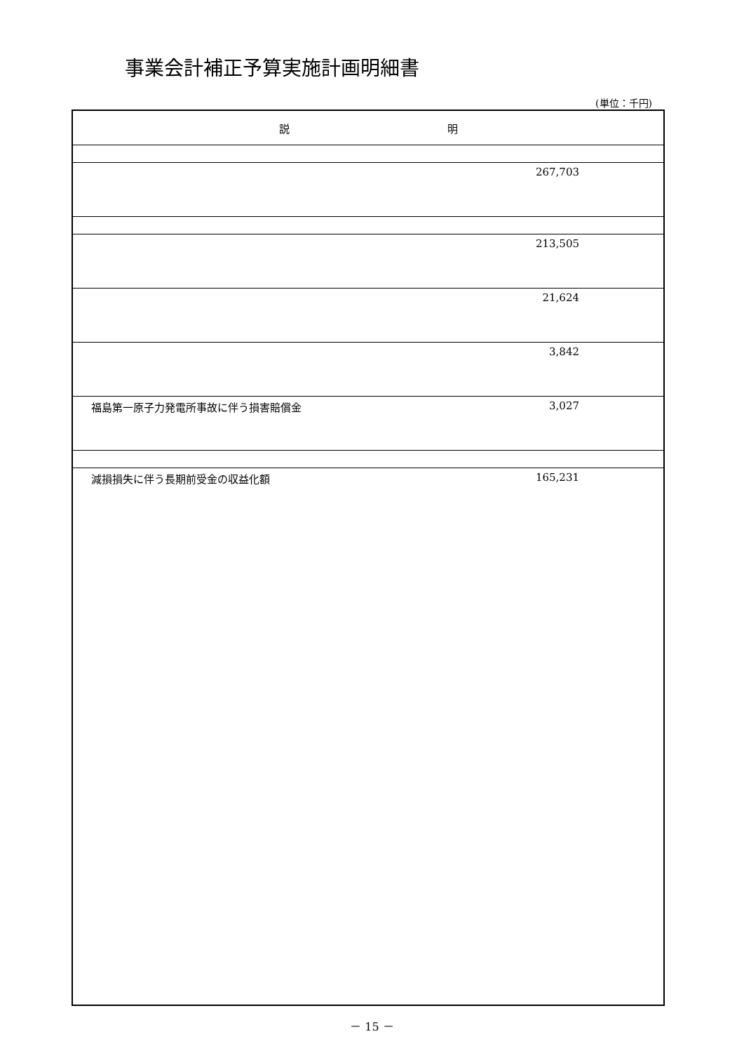事業会計補正予算実施計画明細書
(単位：千円)
| 説 明 | |
| --- | --- |
| | 267,703 |
| | 213,505 |
| | 21,624 |
| | 3,842 |
| 福島第一原子力発電所事故に伴う損害賠償金 | 3,027 |
| 減損損失に伴う長期前受金の収益化額 | 165,231 |
－ 15 －